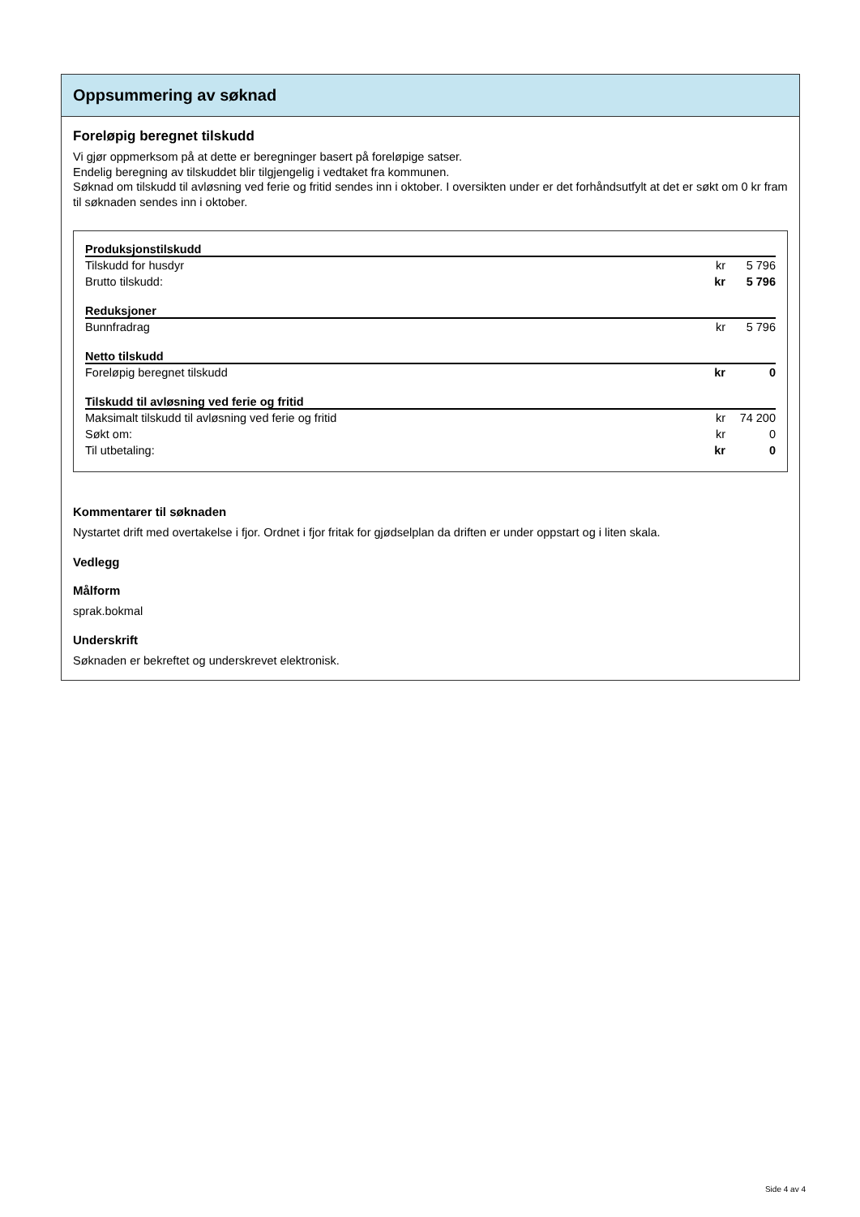Oppsummering av søknad
Foreløpig beregnet tilskudd
Vi gjør oppmerksom på at dette er beregninger basert på foreløpige satser.
Endelig beregning av tilskuddet blir tilgjengelig i vedtaket fra kommunen.
Søknad om tilskudd til avløsning ved ferie og fritid sendes inn i oktober. I oversikten under er det forhåndsutfylt at det er søkt om 0 kr fram til søknaden sendes inn i oktober.
| Produksjonstilskudd | | |
| --- | --- | --- |
| Tilskudd for husdyr | kr | 5 796 |
| Brutto tilskudd: | kr | 5 796 |
| Reduksjoner | | |
| Bunnfradrag | kr | 5 796 |
| Netto tilskudd | | |
| Foreløpig beregnet tilskudd | kr | 0 |
| Tilskudd til avløsning ved ferie og fritid | | |
| Maksimalt tilskudd til avløsning ved ferie og fritid | kr | 74 200 |
| Søkt om: | kr | 0 |
| Til utbetaling: | kr | 0 |
Kommentarer til søknaden
Nystartet drift med overtakelse i fjor. Ordnet i fjor fritak for gjødselplan da driften er under oppstart og i liten skala.
Vedlegg
Målform
sprak.bokmal
Underskrift
Søknaden er bekreftet og underskrevet elektronisk.
Side 4 av 4